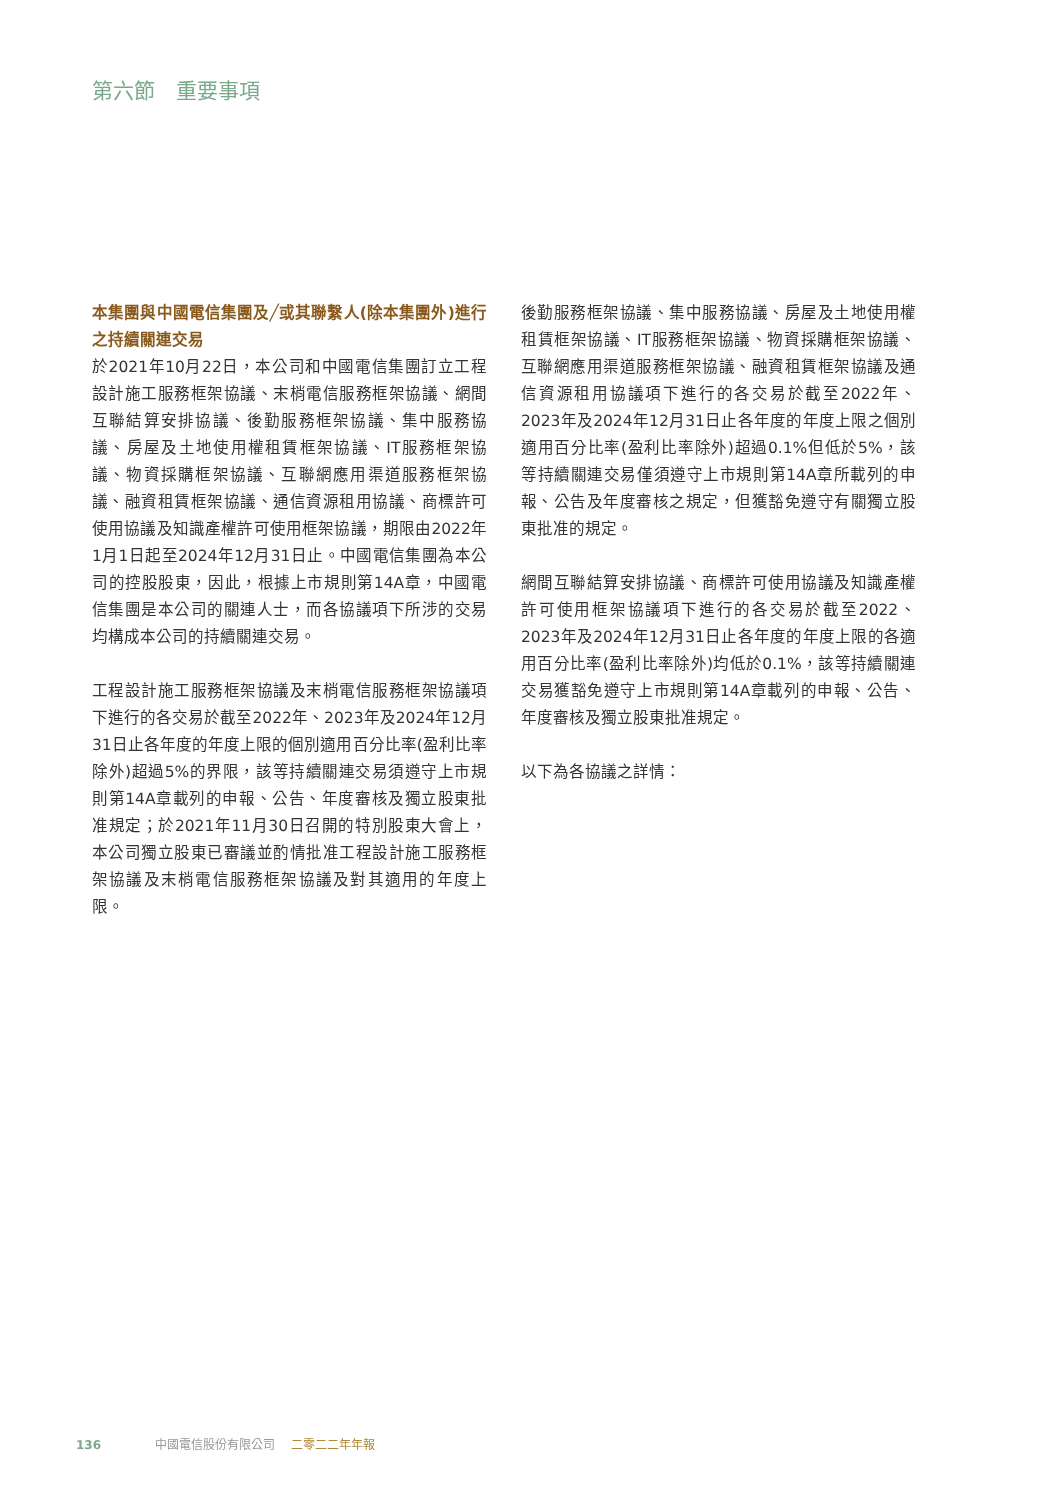第六節　重要事項
本集團與中國電信集團及╱或其聯繫人(除本集團外)進行之持續關連交易
於2021年10月22日，本公司和中國電信集團訂立工程設計施工服務框架協議、末梢電信服務框架協議、網間互聯結算安排協議、後勤服務框架協議、集中服務協議、房屋及土地使用權租賃框架協議、IT服務框架協議、物資採購框架協議、互聯網應用渠道服務框架協議、融資租賃框架協議、通信資源租用協議、商標許可使用協議及知識產權許可使用框架協議，期限由2022年1月1日起至2024年12月31日止。中國電信集團為本公司的控股股東，因此，根據上市規則第14A章，中國電信集團是本公司的關連人士，而各協議項下所涉的交易均構成本公司的持續關連交易。
工程設計施工服務框架協議及末梢電信服務框架協議項下進行的各交易於截至2022年、2023年及2024年12月31日止各年度的年度上限的個別適用百分比率(盈利比率除外)超過5%的界限，該等持續關連交易須遵守上市規則第14A章載列的申報、公告、年度審核及獨立股東批准規定；於2021年11月30日召開的特別股東大會上，本公司獨立股東已審議並酌情批准工程設計施工服務框架協議及末梢電信服務框架協議及對其適用的年度上限。
後勤服務框架協議、集中服務協議、房屋及土地使用權租賃框架協議、IT服務框架協議、物資採購框架協議、互聯網應用渠道服務框架協議、融資租賃框架協議及通信資源租用協議項下進行的各交易於截至2022年、2023年及2024年12月31日止各年度的年度上限之個別適用百分比率(盈利比率除外)超過0.1%但低於5%，該等持續關連交易僅須遵守上市規則第14A章所載列的申報、公告及年度審核之規定，但獲豁免遵守有關獨立股東批准的規定。
網間互聯結算安排協議、商標許可使用協議及知識產權許可使用框架協議項下進行的各交易於截至2022、2023年及2024年12月31日止各年度的年度上限的各適用百分比率(盈利比率除外)均低於0.1%，該等持續關連交易獲豁免遵守上市規則第14A章載列的申報、公告、年度審核及獨立股東批准規定。
以下為各協議之詳情：
136 中國電信股份有限公司 二零二二年年報